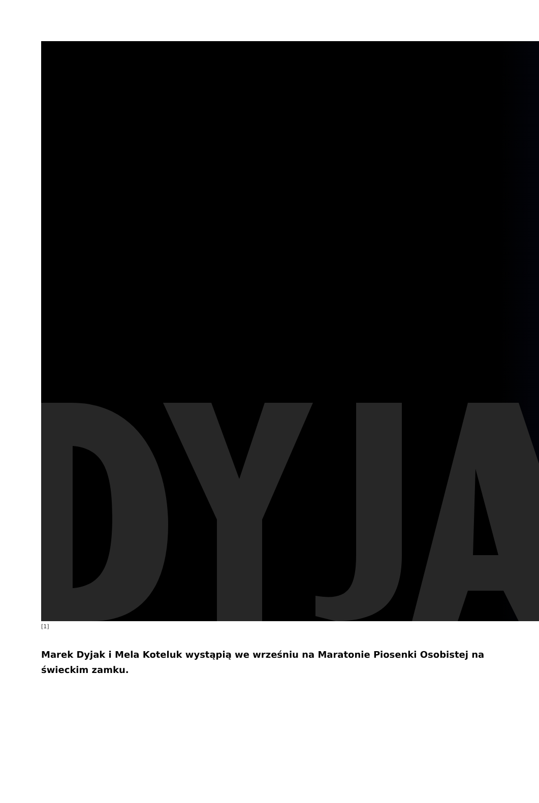[1]
Marek Dyjak i Mela Koteluk wystąpią we wrześniu na Maratonie Piosenki Osobistej na świeckim zamku.